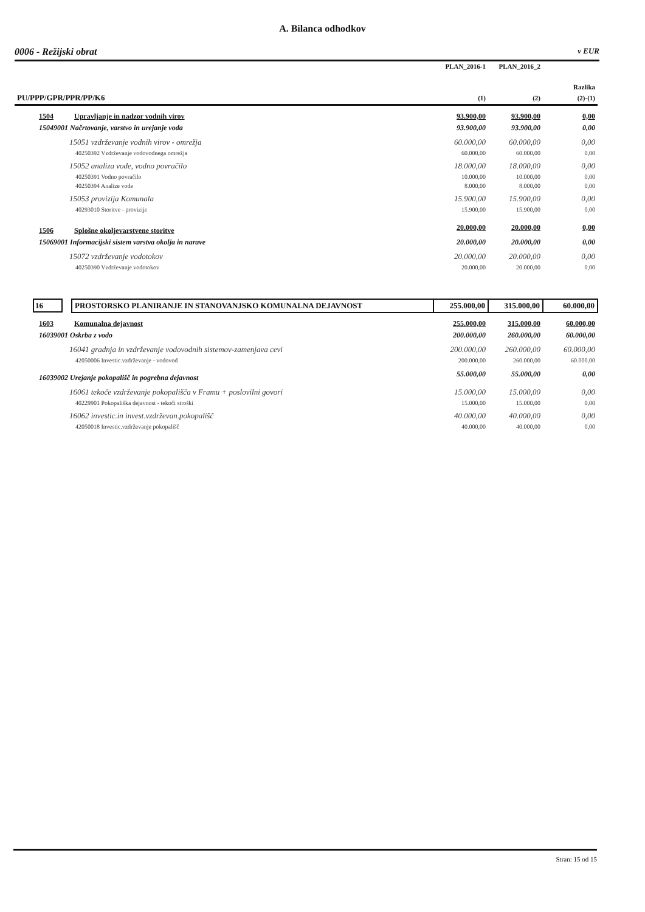A. Bilanca odhodkov
0006 - Režijski obrat v EUR
| | | PLAN_2016-1 | PLAN_2016_2 | |
| --- | --- | --- | --- | --- |
| | | | | Razlika |
| PU/PPP/GPR/PPR/PP/K6 | | (1) | (2) | (2)-(1) |
| 1504 | Upravljanje in nadzor vodnih virov | 93.900,00 | 93.900,00 | 0,00 |
| 15049001 Načrtovanje, varstvo in urejanje voda | | 93.900,00 | 93.900,00 | 0,00 |
| 15051 vzdrževanje vodnih virov - omrežja | | 60.000,00 | 60.000,00 | 0,00 |
| 40250392 Vzdrževanje vodovodnega omrežja | | 60.000,00 | 60.000,00 | 0,00 |
| 15052 analiza vode, vodno povračilo | | 18.000,00 | 18.000,00 | 0,00 |
| 40250391 Vodno povračilo | | 10.000,00 | 10.000,00 | 0,00 |
| 40250394 Analize vode | | 8.000,00 | 8.000,00 | 0,00 |
| 15053 provizija Komunala | | 15.900,00 | 15.900,00 | 0,00 |
| 40293010 Storitve - provizije | | 15.900,00 | 15.900,00 | 0,00 |
| 1506 | Splošne okoljevarstvene storitve | 20.000,00 | 20.000,00 | 0,00 |
| 15069001 Informacijski sistem varstva okolja in narave | | 20.000,00 | 20.000,00 | 0,00 |
| 15072 vzdrževanje vodotokov | | 20.000,00 | 20.000,00 | 0,00 |
| 40250390 Vzdrževanje vodotokov | | 20.000,00 | 20.000,00 | 0,00 |
| 16 | PROSTORSKO PLANIRANJE IN STANOVANJSKO KOMUNALNA DEJAVNOST | 255.000,00 | 315.000,00 | 60.000,00 |
| 1603 | Komunalna dejavnost | 255.000,00 | 315.000,00 | 60.000,00 |
| 16039001 Oskrba z vodo | | 200.000,00 | 260.000,00 | 60.000,00 |
| 16041 gradnja in vzdrževanje vodovodnih sistemov-zamenjava cevi | | 200.000,00 | 260.000,00 | 60.000,00 |
| 42050006 Investic.vzdrževanje - vodovod | | 200.000,00 | 260.000,00 | 60.000,00 |
| 16039002 Urejanje pokopališč in pogrebna dejavnost | | 55.000,00 | 55.000,00 | 0,00 |
| 16061 tekoče vzdrževanje pokopališča v Framu + poslovilni govori | | 15.000,00 | 15.000,00 | 0,00 |
| 40229901 Pokopališka dejavnost - tekoči stroški | | 15.000,00 | 15.000,00 | 0,00 |
| 16062 investic.in invest.vzdrževan.pokopališč | | 40.000,00 | 40.000,00 | 0,00 |
| 42050018 Investic.vzdrževanje pokopališč | | 40.000,00 | 40.000,00 | 0,00 |
Stran: 15 od 15